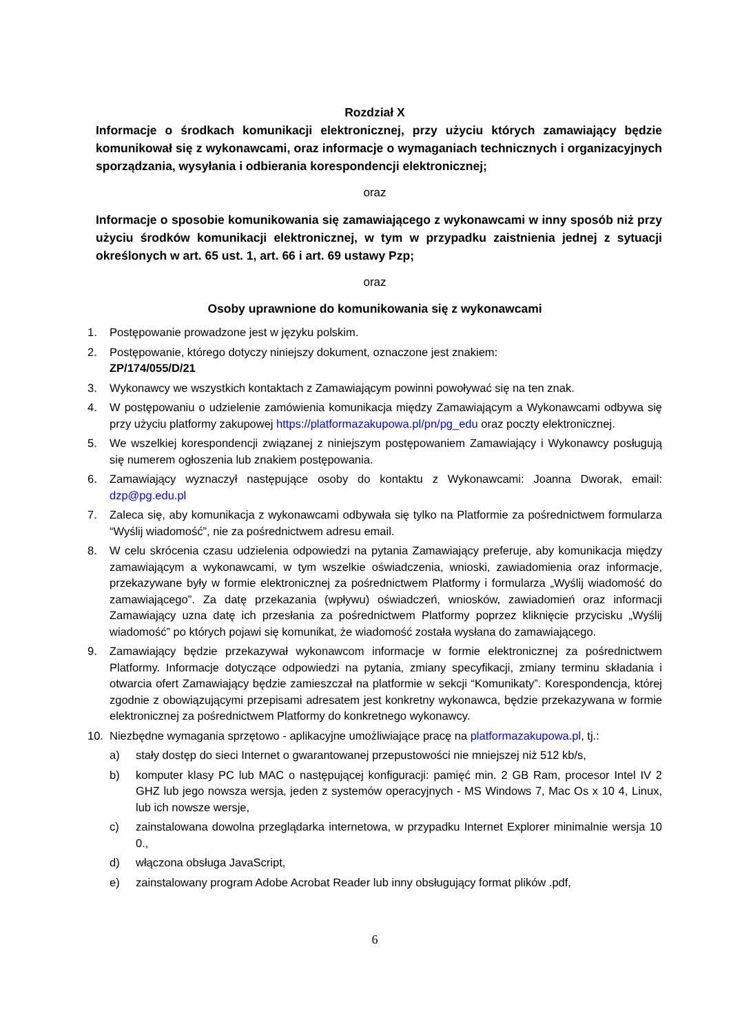Rozdział X
Informacje o środkach komunikacji elektronicznej, przy użyciu których zamawiający będzie komunikował się z wykonawcami, oraz informacje o wymaganiach technicznych i organizacyjnych sporządzania, wysyłania i odbierania korespondencji elektronicznej;
oraz
Informacje o sposobie komunikowania się zamawiającego z wykonawcami w inny sposób niż przy użyciu środków komunikacji elektronicznej, w tym w przypadku zaistnienia jednej z sytuacji określonych w art. 65 ust. 1, art. 66 i art. 69 ustawy Pzp;
oraz
Osoby uprawnione do komunikowania się z wykonawcami
1. Postępowanie prowadzone jest w języku polskim.
2. Postępowanie, którego dotyczy niniejszy dokument, oznaczone jest znakiem:
ZP/174/055/D/21
3. Wykonawcy we wszystkich kontaktach z Zamawiającym powinni powoływać się na ten znak.
4. W postępowaniu o udzielenie zamówienia komunikacja między Zamawiającym a Wykonawcami odbywa się przy użyciu platformy zakupowej https://platformazakupowa.pl/pn/pg_edu oraz poczty elektronicznej.
5. We wszelkiej korespondencji związanej z niniejszym postępowaniem Zamawiający i Wykonawcy posługują się numerem ogłoszenia lub znakiem postępowania.
6. Zamawiający wyznaczył następujące osoby do kontaktu z Wykonawcami: Joanna Dworak, email: dzp@pg.edu.pl
7. Zaleca się, aby komunikacja z wykonawcami odbywała się tylko na Platformie za pośrednictwem formularza “Wyślij wiadomość”, nie za pośrednictwem adresu email.
8. W celu skrócenia czasu udzielenia odpowiedzi na pytania Zamawiający preferuje, aby komunikacja między zamawiającym a wykonawcami, w tym wszelkie oświadczenia, wnioski, zawiadomienia oraz informacje, przekazywane były w formie elektronicznej za pośrednictwem Platformy i formularza „Wyślij wiadomość do zamawiającego”. Za datę przekazania (wpływu) oświadczeń, wniosków, zawiadomień oraz informacji Zamawiający uzna datę ich przesłania za pośrednictwem Platformy poprzez kliknięcie przycisku „Wyślij wiadomość” po których pojawi się komunikat, że wiadomość została wysłana do zamawiającego.
9. Zamawiający będzie przekazywał wykonawcom informacje w formie elektronicznej za pośrednictwem Platformy. Informacje dotyczące odpowiedzi na pytania, zmiany specyfikacji, zmiany terminu składania i otwarcia ofert Zamawiający będzie zamieszczał na platformie w sekcji “Komunikaty”. Korespondencja, której zgodnie z obowiązującymi przepisami adresatem jest konkretny wykonawca, będzie przekazywana w formie elektronicznej za pośrednictwem Platformy do konkretnego wykonawcy.
10. Niezbędne wymagania sprzętowo - aplikacyjne umożliwiające pracę na platformazakupowa.pl, tj.:
a) stały dostęp do sieci Internet o gwarantowanej przepustowości nie mniejszej niż 512 kb/s,
b) komputer klasy PC lub MAC o następującej konfiguracji: pamięć min. 2 GB Ram, procesor Intel IV 2 GHZ lub jego nowsza wersja, jeden z systemów operacyjnych - MS Windows 7, Mac Os x 10 4, Linux, lub ich nowsze wersje,
c) zainstalowana dowolna przeglądarka internetowa, w przypadku Internet Explorer minimalnie wersja 10 0.,
d) włączona obsługa JavaScript,
e) zainstalowany program Adobe Acrobat Reader lub inny obsługujący format plików .pdf,
6